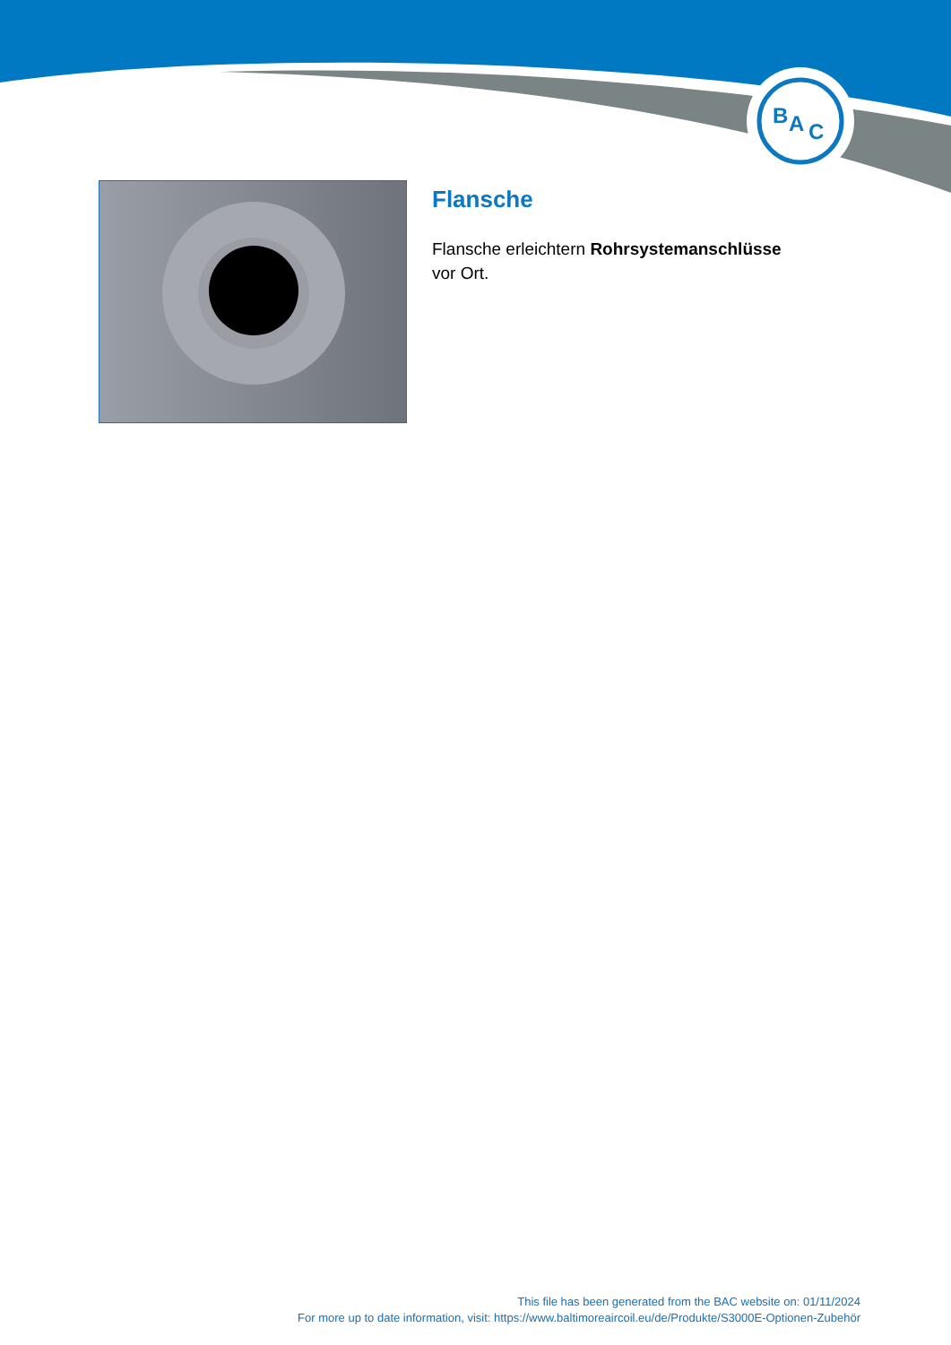B
A
C
Flansche
Flansche erleichtern Rohrsystemanschlüsse vor Ort.
This file has been generated from the BAC website on: 01/11/2024
For more up to date information, visit: https://www.baltimoreaircoil.eu/de/Produkte/S3000E-Optionen-Zubehör